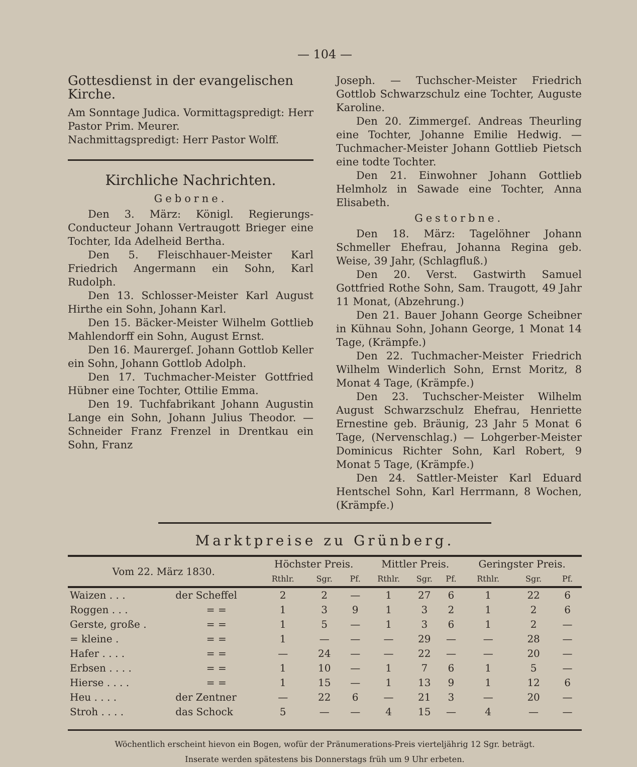— 104 —
Gottesdienst in der evangelischen Kirche.
Am Sonntage Judica. Vormittagspredigt: Herr Pastor Prim. Meurer.
Nachmittagspredigt: Herr Pastor Wolff.
Kirchliche Nachrichten.
Geborne.
Den 3. März: Königl. Regierungs-Conducteur Johann Vertraugott Brieger eine Tochter, Ida Adelheid Bertha.
Den 5. Fleischhauer-Meister Karl Friedrich Angermann ein Sohn, Karl Rudolph.
Den 13. Schlosser-Meister Karl August Hirthe ein Sohn, Johann Karl.
Den 15. Bäcker-Meister Wilhelm Gottlieb Mahlendorff ein Sohn, August Ernst.
Den 16. Maurergeſ. Johann Gottlob Keller ein Sohn, Johann Gottlob Adolph.
Den 17. Tuchmacher-Meister Gottfried Hübner eine Tochter, Ottilie Emma.
Den 19. Tuchfabrikant Johann Augustin Lange ein Sohn, Johann Julius Theodor. — Schneider Franz Frenzel in Drentkau ein Sohn, Franz
Joseph. — Tuchscher-Meister Friedrich Gottlob Schwarzschulz eine Tochter, Auguste Karoline.
Den 20. Zimmergeſ. Andreas Theurling eine Tochter, Johanne Emilie Hedwig. — Tuchmacher-Meister Johann Gottlieb Pietsch eine todte Tochter.
Den 21. Einwohner Johann Gottlieb Helmholz in Sawade eine Tochter, Anna Elisabeth.
Gestorbne.
Den 18. März: Tagelöhner Johann Schmeller Ehefrau, Johanna Regina geb. Weise, 39 Jahr, (Schlagfluß.)
Den 20. Verst. Gastwirth Samuel Gottfried Rothe Sohn, Sam. Traugott, 49 Jahr 11 Monat, (Abzehrung.)
Den 21. Bauer Johann George Scheibner in Kühnau Sohn, Johann George, 1 Monat 14 Tage, (Krämpfe.)
Den 22. Tuchmacher-Meister Friedrich Wilhelm Winderlich Sohn, Ernst Moritz, 8 Monat 4 Tage, (Krämpfe.)
Den 23. Tuchscher-Meister Wilhelm August Schwarzschulz Ehefrau, Henriette Ernestine geb. Bräunig, 23 Jahr 5 Monat 6 Tage, (Nervenschlag.) — Lohgerber-Meister Dominicus Richter Sohn, Karl Robert, 9 Monat 5 Tage, (Krämpfe.)
Den 24. Sattler-Meister Karl Eduard Hentschel Sohn, Karl Herrmann, 8 Wochen, (Krämpfe.)
Marktpreise zu Grünberg.
| Vom 22. März 1830. | | Höchster Preis. | | | Mittler Preis. | | | Geringster Preis. | | |
| --- | --- | --- | --- | --- | --- | --- | --- | --- | --- | --- |
| | | Rthlr. | Sgr. | Pf. | Rthlr. | Sgr. | Pf. | Rthlr. | Sgr. | Pf. |
| Waizen . . . | der Scheffel | 2 | 2 | — | 1 | 27 | 6 | 1 | 22 | 6 |
| Roggen . . . | = = | 1 | 3 | 9 | 1 | 3 | 2 | 1 | 2 | 6 |
| Gerste, große . | = = | 1 | 5 | — | 1 | 3 | 6 | 1 | 2 | — |
| = kleine . | = = | 1 | — | — | — | 29 | — | — | 28 | — |
| Hafer . . . . | = = | — | 24 | — | — | 22 | — | — | 20 | — |
| Erbsen . . . . | = = | 1 | 10 | — | 1 | 7 | 6 | 1 | 5 | — |
| Hierse . . . . | = = | 1 | 15 | — | 1 | 13 | 9 | 1 | 12 | 6 |
| Heu . . . . | der Zentner | — | 22 | 6 | — | 21 | 3 | — | 20 | — |
| Stroh . . . . | das Schock | 5 | — | — | 4 | 15 | — | 4 | — | — |
Wöchentlich erscheint hievon ein Bogen, wofür der Pränumerations-Preis vierteljährig 12 Sgr. beträgt.
Inserate werden spätestens bis Donnerstags früh um 9 Uhr erbeten.